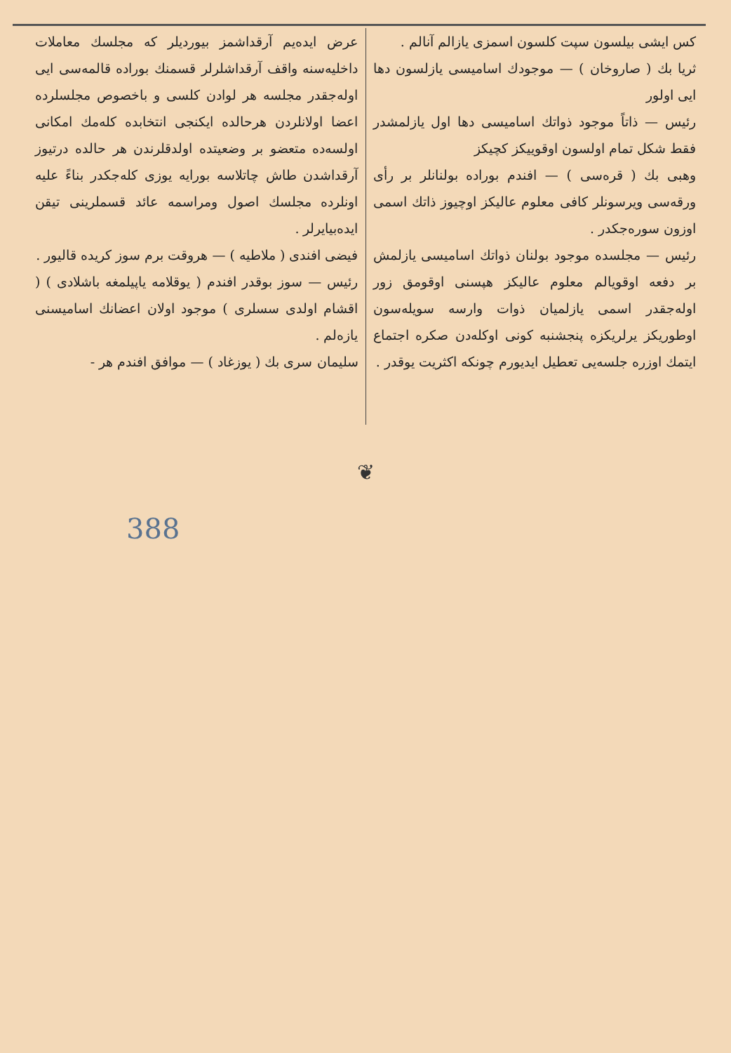عرض ایده‌یم آرقداشمز بیوردیلر که مجلسك معاملات داخلیه‌سنه واقف آرقداشلرلر قسمنك بوراده قالمه‌سی ایی اوله‌جقدر مجلسه هر لوادن کلسی و باخصوص مجلسلرده اعضا اولانلردن هرحالده ایکنجی انتخابده کله‌مك امکانی اولسه‌ده متعضو بر وضعیتده اولدقلرندن هر حالده درتیوز آرقداشدن طاش چاتلاسه بورایه یوزی کله‌جکدر بناءً علیه اونلرده مجلسك اصول ومراسمه عائد قسملرینی تیقن ایده‌بیایرلر .
فیضی افندی ( ملاطیه ) — هروقت برم سوز کریده قالیور .
رئیس — سوز بوقدر افندم ( یوقلامه یاپیلمغه باشلادی ) ( اقشام اولدی سسلری ) موجود اولان اعضانك اسامیسنی یازه‌لم .
سلیمان سری بك ( یوزغاد ) — موافق افندم هر -
کس ایشی بیلسون سپت کلسون اسمزی یازالم آنالم .
ثریا بك ( صاروخان ) — موجودك اسامیسی یازلسون دها ایی اولور
رئیس — ذاتاً موجود ذواتك اسامیسی دها اول یازلمشدر فقط شکل تمام اولسون اوقوییکز کچیکز
وهبی بك ( قره‌سی ) — افندم بوراده بولنانلر بر رأی ورقه‌سی ویرسونلر کافی معلوم عالیکز اوچیوز ذاتك اسمی اوزون سوره‌جکدر .
رئیس — مجلسده موجود بولنان ذواتك اسامیسی یازلمش بر دفعه اوقویالم معلوم عالیکز هپسنی اوقومق زور اوله‌جقدر اسمی یازلمیان ذوات وارسه سویله‌سون اوطوریکز یرلریکزه پنجشنبه کونی اوکله‌دن صکره اجتماع ایتمك اوزره جلسه‌یی تعطیل ایدیورم چونکه اکثریت یوقدر .
❦
388